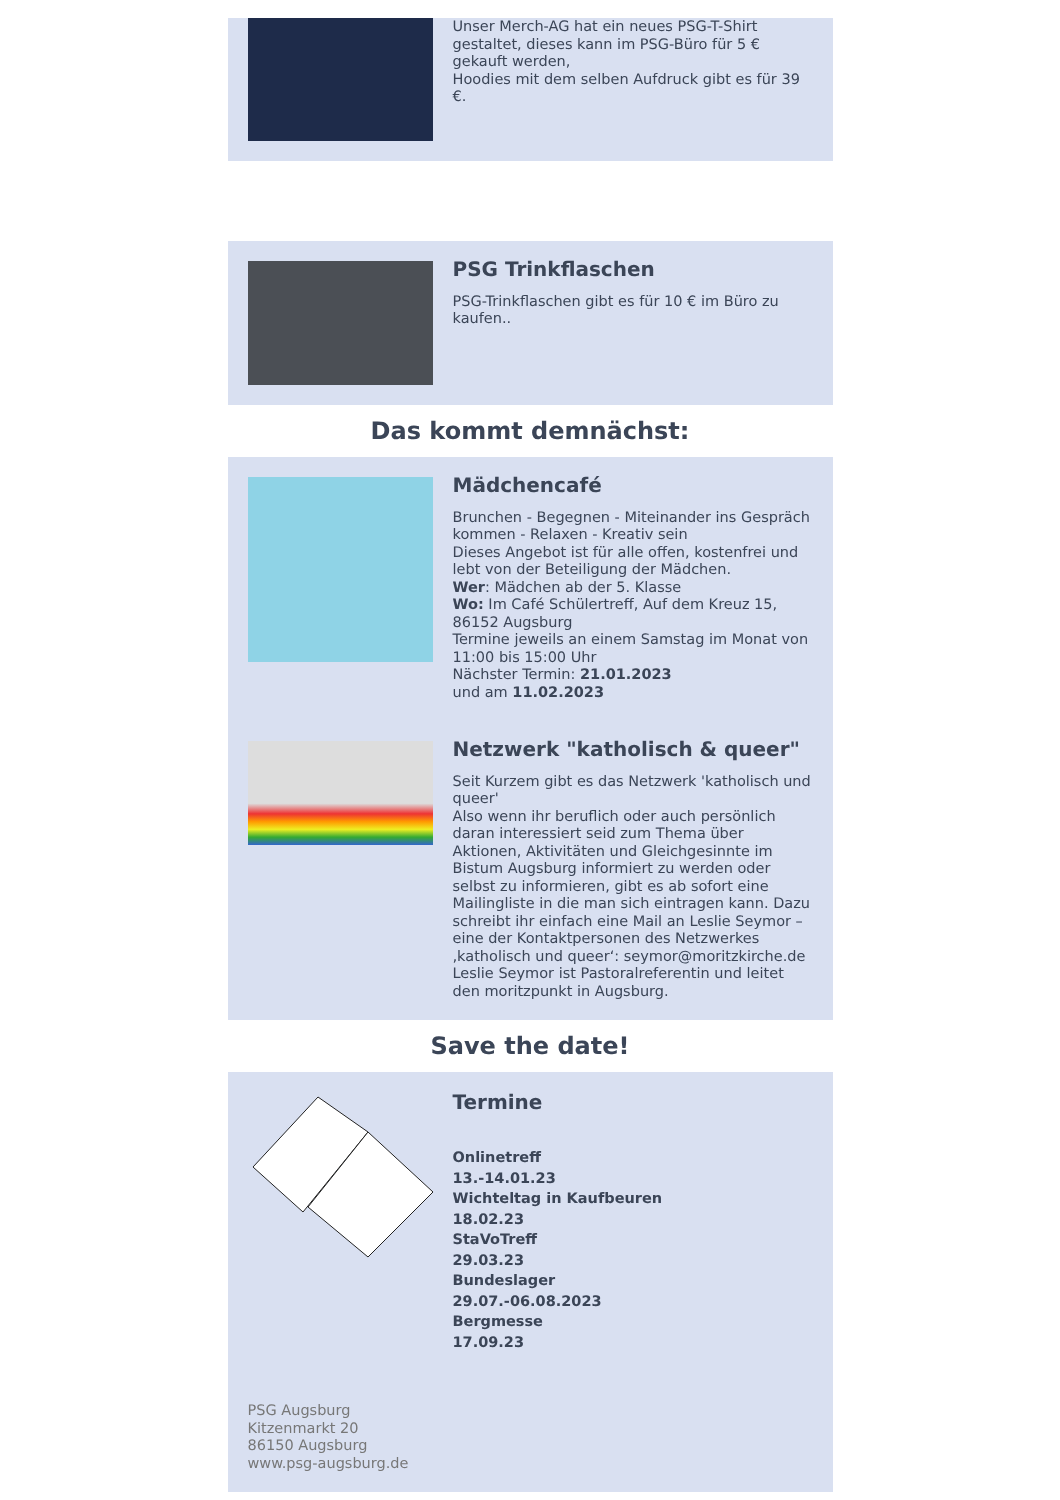Unser Merch-AG hat ein neues PSG-T-Shirt gestaltet, dieses kann im PSG-Büro für 5 € gekauft werden,
Hoodies mit dem selben Aufdruck gibt es für 39 €.
PSG Trinkflaschen
PSG-Trinkflaschen gibt es für 10 € im Büro zu kaufen..
Das kommt demnächst:
Mädchencafé
Brunchen - Begegnen - Miteinander ins Gespräch kommen - Relaxen - Kreativ sein
Dieses Angebot ist für alle offen, kostenfrei und lebt von der Beteiligung der Mädchen.
Wer: Mädchen ab der 5. Klasse
Wo: Im Café Schülertreff, Auf dem Kreuz 15, 86152 Augsburg
Termine jeweils an einem Samstag im Monat von 11:00 bis 15:00 Uhr
Nächster Termin: 21.01.2023
und am 11.02.2023
Netzwerk "katholisch & queer"
Seit Kurzem gibt es das Netzwerk 'katholisch und queer'
Also wenn ihr beruflich oder auch persönlich daran interessiert seid zum Thema über Aktionen, Aktivitäten und Gleichgesinnte im Bistum Augsburg informiert zu werden oder selbst zu informieren, gibt es ab sofort eine Mailingliste in die man sich eintragen kann. Dazu schreibt ihr einfach eine Mail an Leslie Seymor – eine der Kontaktpersonen des Netzwerkes ‚katholisch und queer‘: seymor@moritzkirche.de
Leslie Seymor ist Pastoralreferentin und leitet den moritzpunkt in Augsburg.
Save the date!
Termine
Onlinetreff
13.-14.01.23
Wichteltag in Kaufbeuren
18.02.23
StaVoTreff
29.03.23
Bundeslager
29.07.-06.08.2023
Bergmesse
17.09.23
PSG Augsburg
Kitzenmarkt 20
86150 Augsburg
www.psg-augsburg.de